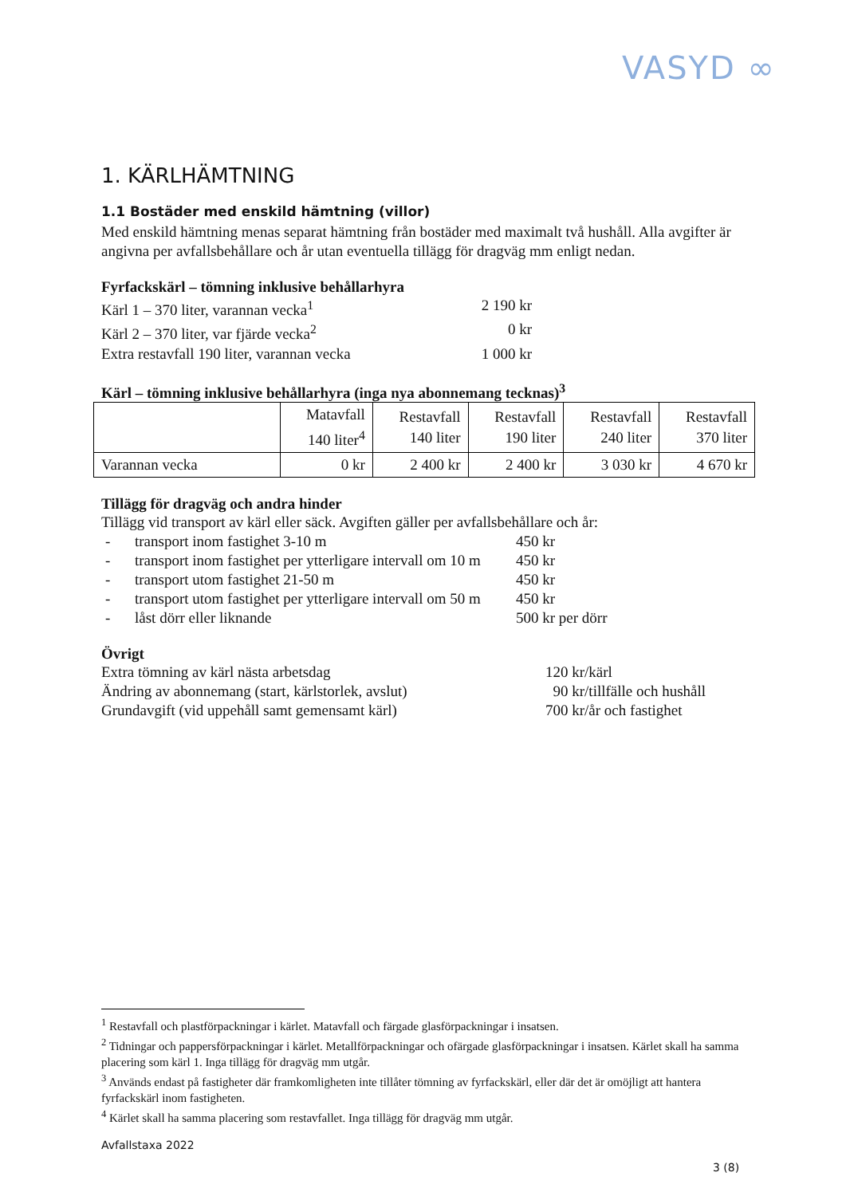VASYD ∞
1. KÄRLHÄMTNING
1.1 Bostäder med enskild hämtning (villor)
Med enskild hämtning menas separat hämtning från bostäder med maximalt två hushåll. Alla avgifter är angivna per avfallsbehållare och år utan eventuella tillägg för dragväg mm enligt nedan.
Fyrfackskärl – tömning inklusive behållarhyra
Kärl 1 – 370 liter, varannan vecka<sup>1</sup> 2 190 kr
Kärl 2 – 370 liter, var fjärde vecka<sup>2</sup> 0 kr
Extra restavfall 190 liter, varannan vecka
1 000 kr
Kärl – tömning inklusive behållarhyra (inga nya abonnemang tecknas)<sup>3</sup>
| | Matavfall 140 liter<sup>4</sup> | Restavfall 140 liter | Restavfall 190 liter | Restavfall 240 liter | Restavfall 370 liter |
| Varannan vecka | 0 kr | 2 400 kr | 2 400 kr | 3 030 kr | 4 670 kr |
Tillägg för dragväg och andra hinder
Tillägg vid transport av kärl eller säck. Avgiften gäller per avfallsbehållare och år:
- transport inom fastighet 3-10 m 450 kr
- transport inom fastighet per ytterligare intervall om 10 m
450 kr
- transport utom fastighet 21-50 m 450 kr
- transport utom fastighet per ytterligare intervall om 50 m
450 kr
- låst dörr eller liknande 500 kr per dörr
Övrigt
Extra tömning av kärl nästa arbetsdag 120 kr/kärl
Ändring av abonnemang (start, kärlstorlek, avslut)
90 kr/tillfälle och hushåll
Grundavgift (vid uppehåll samt gemensamt kärl) 700 kr/år och fastighet
<sup>1</sup> Restavfall och plastförpackningar i kärlet. Matavfall och färgade glasförpackningar i insatsen.
<sup>2</sup> Tidningar och pappersförpackningar i kärlet. Metallförpackningar och ofärgade glasförpackningar i insatsen. Kärlet skall ha samma placering som kärl 1. Inga tillägg för dragväg mm utgår.
<sup>3</sup> Används endast på fastigheter där framkomligheten inte tillåter tömning av fyrfackskärl, eller där det är omöjligt att hantera fyrfackskärl inom fastigheten.
<sup>4</sup> Kärlet skall ha samma placering som restavfallet. Inga tillägg för dragväg mm utgår.
Avfallstaxa 2022
3 (8)